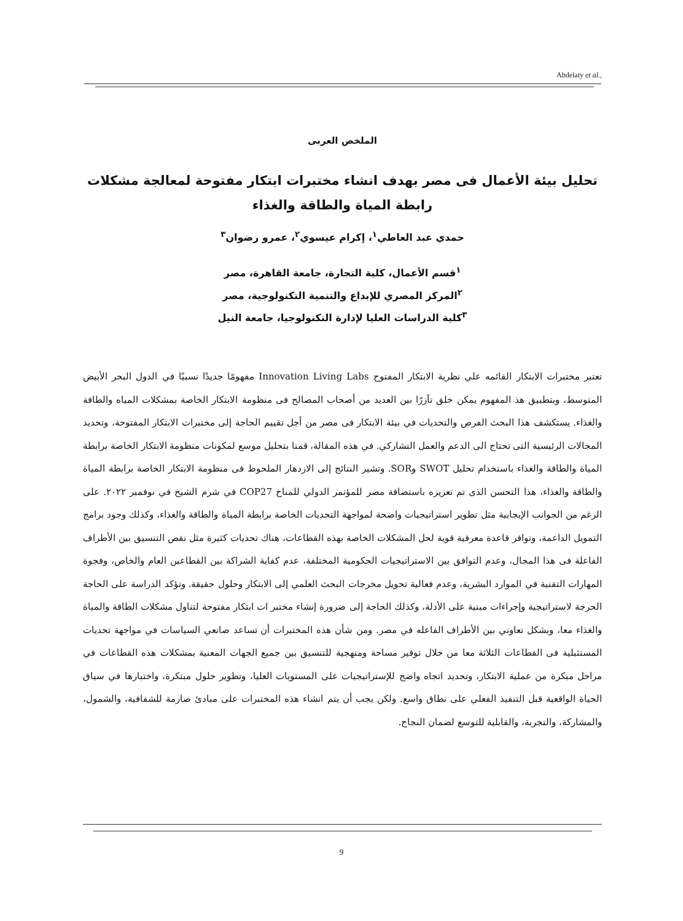Abdelaty et al.,
الملخص العربى
تحليل بيئة الأعمال فى مصر بهدف انشاء مختبرات ابتكار مفتوحة لمعالجة مشكلات
رابطة المياة والطاقة والغذاء
حمدي عبد العاطي<sup>١</sup>، إكرام عيسوي<sup>٢</sup>، عمرو رضوان<sup>٣</sup>
<sup>١</sup> قسم الأعمال، كلية التجارة، جامعة القاهرة، مصر
<sup>٢</sup> المركز المصري للإبداع والتنمية التكنولوجية، مصر
<sup>٣</sup> كلية الدراسات العليا لإدارة التكنولوجيا، جامعة النيل
تعتبر مختبرات الابتكار القائمه علي نظرية الابتكار المفتوح Innovation Living Labs مفهومًا جديدًا نسبيًا في الدول البحر الأبيض المتوسط، وبتطبيق هذ المفهوم يمكن خلق تآزرًا بين العديد من أصحاب المصالح فى منظومة الابتكار الخاصة بمشكلات المياه والطاقة والغذاء. يستكشف هذا البحث الفرص والتحديات في بيئة الابتكار فى مصر من أجل تقييم الحاجة إلى مختبرات الابتكار المفتوحة، وتحديد المجالات الرئيسية التى تحتاج الى الدعم والعمل التشاركي. في هذه المقالة، قمنا بتحليل موسع لمكونات منظومة الابتكار الخاصة برابطة المياة والطاقة والغذاء باستخدام تحليل SWOT وSOR. وتشير النتائج إلى الازدهار الملحوظ فى منظومة الابتكار الخاصة برابطة المياة والطاقة والغذاء، هذا التحسن الذى تم تعزيزه باستضافة مصر للمؤتمر الدولي للمناخ COP27 في شرم الشيخ في نوفمبر ٢٠٢٢. على الرغم من الجوانب الإيجابية مثل تطوير استراتيجيات واضحة لمواجهة التحديات الخاصة برابطة المياة والطاقة والغذاء، وكذلك وجود برامج التمويل الداعمة، وتوافر قاعدة معرفية قوية لحل المشكلات الخاصة بهذه القطاعات، هناك تحديات كثيرة مثل نقص التنسيق بين الأطراف الفاعلة فى هذا المجال، وعدم التوافق بين الاستراتيجيات الحكومية المختلفة، عدم كفاية الشراكة بين القطاعين العام والخاص، وفجوة المهارات التقنية في الموارد البشرية، وعدم فعالية تحويل مخرجات البحث العلمي إلى الابتكار وحلول حقيقة. وتؤكد الدراسة على الحاجة الحرجة لاستراتيجية وإجراءات مبنية على الأدلة، وكذلك الحاجة إلى ضرورة إنشاء مختبر ات ابتكار مفتوحة لتناول مشكلات الطاقة والمياة والغذاء معا، وبشكل تعاوني بين الأطراف الفاعله في مصر. ومن شأن هذه المختبرات أن تساعد صانعي السياسات في مواجهة تحديات المستثبلية فى القطاعات الثلاثة معا من خلال توفير مساحة ومنهجية للتنسيق بين جميع الجهات المعنية بمشكلات هذه القطاعات في مراحل مبكرة من عملية الابتكار، وتحديد اتجاه واضح للإستراتيجيات على المستويات العليا، وتطوير حلول مبتكرة، واختبارها في سياق الحياة الواقعية قبل التنفيذ الفعلي على نطاق واسع. ولكن يجب أن يتم انشاء هذه المختبرات على مبادئ صارمة للشفافية، والشمول، والمشاركة، والتجربة، والقابلية للتوسع لضمان النجاح.
9